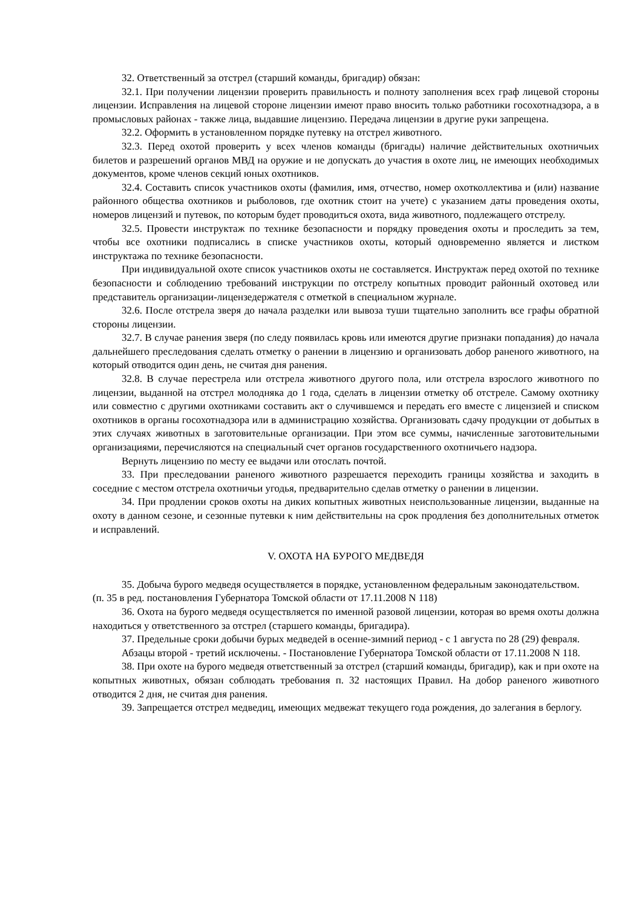32. Ответственный за отстрел (старший команды, бригадир) обязан:
32.1. При получении лицензии проверить правильность и полноту заполнения всех граф лицевой стороны лицензии. Исправления на лицевой стороне лицензии имеют право вносить только работники госохотнадзора, а в промысловых районах - также лица, выдавшие лицензию. Передача лицензии в другие руки запрещена.
32.2. Оформить в установленном порядке путевку на отстрел животного.
32.3. Перед охотой проверить у всех членов команды (бригады) наличие действительных охотничьих билетов и разрешений органов МВД на оружие и не допускать до участия в охоте лиц, не имеющих необходимых документов, кроме членов секций юных охотников.
32.4. Составить список участников охоты (фамилия, имя, отчество, номер охотколлектива и (или) название районного общества охотников и рыболовов, где охотник стоит на учете) с указанием даты проведения охоты, номеров лицензий и путевок, по которым будет проводиться охота, вида животного, подлежащего отстрелу.
32.5. Провести инструктаж по технике безопасности и порядку проведения охоты и проследить за тем, чтобы все охотники подписались в списке участников охоты, который одновременно является и листком инструктажа по технике безопасности.
При индивидуальной охоте список участников охоты не составляется. Инструктаж перед охотой по технике безопасности и соблюдению требований инструкции по отстрелу копытных проводит районный охотовед или представитель организации-лицензедержателя с отметкой в специальном журнале.
32.6. После отстрела зверя до начала разделки или вывоза туши тщательно заполнить все графы обратной стороны лицензии.
32.7. В случае ранения зверя (по следу появилась кровь или имеются другие признаки попадания) до начала дальнейшего преследования сделать отметку о ранении в лицензию и организовать добор раненого животного, на который отводится один день, не считая дня ранения.
32.8. В случае перестрела или отстрела животного другого пола, или отстрела взрослого животного по лицензии, выданной на отстрел молодняка до 1 года, сделать в лицензии отметку об отстреле. Самому охотнику или совместно с другими охотниками составить акт о случившемся и передать его вместе с лицензией и списком охотников в органы госохотнадзора или в администрацию хозяйства. Организовать сдачу продукции от добытых в этих случаях животных в заготовительные организации. При этом все суммы, начисленные заготовительными организациями, перечисляются на специальный счет органов государственного охотничьего надзора.
Вернуть лицензию по месту ее выдачи или отослать почтой.
33. При преследовании раненого животного разрешается переходить границы хозяйства и заходить в соседние с местом отстрела охотничьи угодья, предварительно сделав отметку о ранении в лицензии.
34. При продлении сроков охоты на диких копытных животных неиспользованные лицензии, выданные на охоту в данном сезоне, и сезонные путевки к ним действительны на срок продления без дополнительных отметок и исправлений.
V. ОХОТА НА БУРОГО МЕДВЕДЯ
35. Добыча бурого медведя осуществляется в порядке, установленном федеральным законодательством.
(п. 35 в ред. постановления Губернатора Томской области от 17.11.2008 N 118)
36. Охота на бурого медведя осуществляется по именной разовой лицензии, которая во время охоты должна находиться у ответственного за отстрел (старшего команды, бригадира).
37. Предельные сроки добычи бурых медведей в осенне-зимний период - с 1 августа по 28 (29) февраля.
Абзацы второй - третий исключены. - Постановление Губернатора Томской области от 17.11.2008 N 118.
38. При охоте на бурого медведя ответственный за отстрел (старший команды, бригадир), как и при охоте на копытных животных, обязан соблюдать требования п. 32 настоящих Правил. На добор раненого животного отводится 2 дня, не считая дня ранения.
39. Запрещается отстрел медведиц, имеющих медвежат текущего года рождения, до залегания в берлогу.